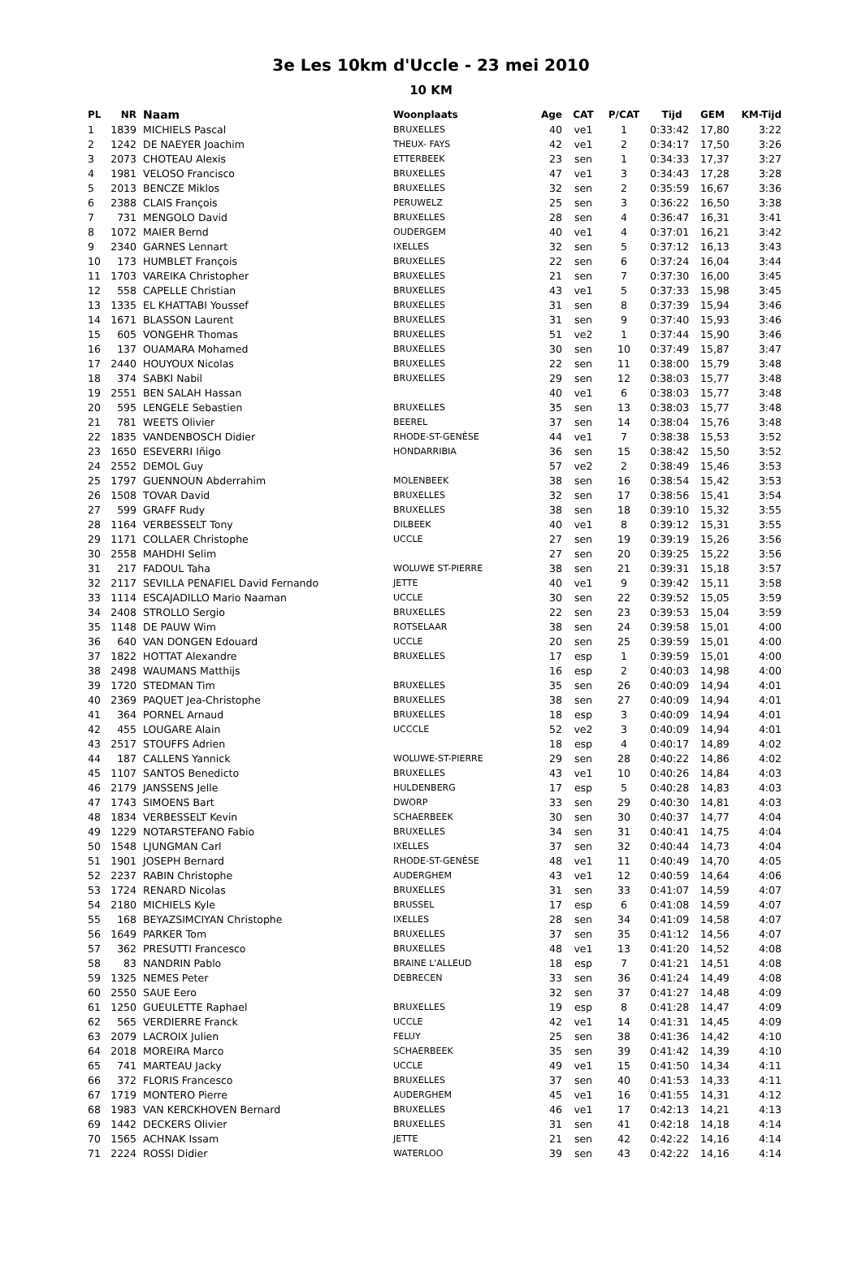3e Les 10km d'Uccle - 23 mei 2010
10 KM
| PL | NR | Naam | Woonplaats | Age | CAT | P/CAT | Tijd | GEM | KM-Tijd |
| --- | --- | --- | --- | --- | --- | --- | --- | --- | --- |
| 1 | 1839 | MICHIELS Pascal | BRUXELLES | 40 | ve1 | 1 | 0:33:42 | 17,80 | 3:22 |
| 2 | 1242 | DE NAEYER Joachim | THEUX- FAYS | 42 | ve1 | 2 | 0:34:17 | 17,50 | 3:26 |
| 3 | 2073 | CHOTEAU Alexis | ETTERBEEK | 23 | sen | 1 | 0:34:33 | 17,37 | 3:27 |
| 4 | 1981 | VELOSO Francisco | BRUXELLES | 47 | ve1 | 3 | 0:34:43 | 17,28 | 3:28 |
| 5 | 2013 | BENCZE Miklos | BRUXELLES | 32 | sen | 2 | 0:35:59 | 16,67 | 3:36 |
| 6 | 2388 | CLAIS François | PERUWELZ | 25 | sen | 3 | 0:36:22 | 16,50 | 3:38 |
| 7 | 731 | MENGOLO David | BRUXELLES | 28 | sen | 4 | 0:36:47 | 16,31 | 3:41 |
| 8 | 1072 | MAIER Bernd | OUDERGEM | 40 | ve1 | 4 | 0:37:01 | 16,21 | 3:42 |
| 9 | 2340 | GARNES Lennart | IXELLES | 32 | sen | 5 | 0:37:12 | 16,13 | 3:43 |
| 10 | 173 | HUMBLET François | BRUXELLES | 22 | sen | 6 | 0:37:24 | 16,04 | 3:44 |
| 11 | 1703 | VAREIKA Christopher | BRUXELLES | 21 | sen | 7 | 0:37:30 | 16,00 | 3:45 |
| 12 | 558 | CAPELLE Christian | BRUXELLES | 43 | ve1 | 5 | 0:37:33 | 15,98 | 3:45 |
| 13 | 1335 | EL KHATTABI Youssef | BRUXELLES | 31 | sen | 8 | 0:37:39 | 15,94 | 3:46 |
| 14 | 1671 | BLASSON Laurent | BRUXELLES | 31 | sen | 9 | 0:37:40 | 15,93 | 3:46 |
| 15 | 605 | VONGEHR Thomas | BRUXELLES | 51 | ve2 | 1 | 0:37:44 | 15,90 | 3:46 |
| 16 | 137 | OUAMARA Mohamed | BRUXELLES | 30 | sen | 10 | 0:37:49 | 15,87 | 3:47 |
| 17 | 2440 | HOUYOUX Nicolas | BRUXELLES | 22 | sen | 11 | 0:38:00 | 15,79 | 3:48 |
| 18 | 374 | SABKI Nabil | BRUXELLES | 29 | sen | 12 | 0:38:03 | 15,77 | 3:48 |
| 19 | 2551 | BEN SALAH Hassan | | 40 | ve1 | 6 | 0:38:03 | 15,77 | 3:48 |
| 20 | 595 | LENGELE Sebastien | BRUXELLES | 35 | sen | 13 | 0:38:03 | 15,77 | 3:48 |
| 21 | 781 | WEETS Olivier | BEEREL | 37 | sen | 14 | 0:38:04 | 15,76 | 3:48 |
| 22 | 1835 | VANDENBOSCH Didier | RHODE-ST-GENÈSE | 44 | ve1 | 7 | 0:38:38 | 15,53 | 3:52 |
| 23 | 1650 | ESEVERRI Iñigo | HONDARRIBIA | 36 | sen | 15 | 0:38:42 | 15,50 | 3:52 |
| 24 | 2552 | DEMOL Guy | | 57 | ve2 | 2 | 0:38:49 | 15,46 | 3:53 |
| 25 | 1797 | GUENNOUN Abderrahim | MOLENBEEK | 38 | sen | 16 | 0:38:54 | 15,42 | 3:53 |
| 26 | 1508 | TOVAR David | BRUXELLES | 32 | sen | 17 | 0:38:56 | 15,41 | 3:54 |
| 27 | 599 | GRAFF Rudy | BRUXELLES | 38 | sen | 18 | 0:39:10 | 15,32 | 3:55 |
| 28 | 1164 | VERBESSELT Tony | DILBEEK | 40 | ve1 | 8 | 0:39:12 | 15,31 | 3:55 |
| 29 | 1171 | COLLAER Christophe | UCCLE | 27 | sen | 19 | 0:39:19 | 15,26 | 3:56 |
| 30 | 2558 | MAHDHI Selim | | 27 | sen | 20 | 0:39:25 | 15,22 | 3:56 |
| 31 | 217 | FADOUL Taha | WOLUWE ST-PIERRE | 38 | sen | 21 | 0:39:31 | 15,18 | 3:57 |
| 32 | 2117 | SEVILLA PENAFIEL David Fernando | JETTE | 40 | ve1 | 9 | 0:39:42 | 15,11 | 3:58 |
| 33 | 1114 | ESCAJADILLO Mario Naaman | UCCLE | 30 | sen | 22 | 0:39:52 | 15,05 | 3:59 |
| 34 | 2408 | STROLLO Sergio | BRUXELLES | 22 | sen | 23 | 0:39:53 | 15,04 | 3:59 |
| 35 | 1148 | DE PAUW Wim | ROTSELAAR | 38 | sen | 24 | 0:39:58 | 15,01 | 4:00 |
| 36 | 640 | VAN DONGEN Edouard | UCCLE | 20 | sen | 25 | 0:39:59 | 15,01 | 4:00 |
| 37 | 1822 | HOTTAT Alexandre | BRUXELLES | 17 | esp | 1 | 0:39:59 | 15,01 | 4:00 |
| 38 | 2498 | WAUMANS Matthijs | | 16 | esp | 2 | 0:40:03 | 14,98 | 4:00 |
| 39 | 1720 | STEDMAN Tim | BRUXELLES | 35 | sen | 26 | 0:40:09 | 14,94 | 4:01 |
| 40 | 2369 | PAQUET Jea-Christophe | BRUXELLES | 38 | sen | 27 | 0:40:09 | 14,94 | 4:01 |
| 41 | 364 | PORNEL Arnaud | BRUXELLES | 18 | esp | 3 | 0:40:09 | 14,94 | 4:01 |
| 42 | 455 | LOUGARE Alain | UCCCLE | 52 | ve2 | 3 | 0:40:09 | 14,94 | 4:01 |
| 43 | 2517 | STOUFFS Adrien | | 18 | esp | 4 | 0:40:17 | 14,89 | 4:02 |
| 44 | 187 | CALLENS Yannick | WOLUWE-ST-PIERRE | 29 | sen | 28 | 0:40:22 | 14,86 | 4:02 |
| 45 | 1107 | SANTOS Benedicto | BRUXELLES | 43 | ve1 | 10 | 0:40:26 | 14,84 | 4:03 |
| 46 | 2179 | JANSSENS Jelle | HULDENBERG | 17 | esp | 5 | 0:40:28 | 14,83 | 4:03 |
| 47 | 1743 | SIMOENS Bart | DWORP | 33 | sen | 29 | 0:40:30 | 14,81 | 4:03 |
| 48 | 1834 | VERBESSELT Kevin | SCHAERBEEK | 30 | sen | 30 | 0:40:37 | 14,77 | 4:04 |
| 49 | 1229 | NOTARSTEFANO Fabio | BRUXELLES | 34 | sen | 31 | 0:40:41 | 14,75 | 4:04 |
| 50 | 1548 | LJUNGMAN Carl | IXELLES | 37 | sen | 32 | 0:40:44 | 14,73 | 4:04 |
| 51 | 1901 | JOSEPH Bernard | RHODE-ST-GENÈSE | 48 | ve1 | 11 | 0:40:49 | 14,70 | 4:05 |
| 52 | 2237 | RABIN Christophe | AUDERGHEM | 43 | ve1 | 12 | 0:40:59 | 14,64 | 4:06 |
| 53 | 1724 | RENARD Nicolas | BRUXELLES | 31 | sen | 33 | 0:41:07 | 14,59 | 4:07 |
| 54 | 2180 | MICHIELS Kyle | BRUSSEL | 17 | esp | 6 | 0:41:08 | 14,59 | 4:07 |
| 55 | 168 | BEYAZSIMCIYAN Christophe | IXELLES | 28 | sen | 34 | 0:41:09 | 14,58 | 4:07 |
| 56 | 1649 | PARKER Tom | BRUXELLES | 37 | sen | 35 | 0:41:12 | 14,56 | 4:07 |
| 57 | 362 | PRESUTTI Francesco | BRUXELLES | 48 | ve1 | 13 | 0:41:20 | 14,52 | 4:08 |
| 58 | 83 | NANDRIN Pablo | BRAINE L'ALLEUD | 18 | esp | 7 | 0:41:21 | 14,51 | 4:08 |
| 59 | 1325 | NEMES Peter | DEBRECEN | 33 | sen | 36 | 0:41:24 | 14,49 | 4:08 |
| 60 | 2550 | SAUE Eero | | 32 | sen | 37 | 0:41:27 | 14,48 | 4:09 |
| 61 | 1250 | GUEULETTE Raphael | BRUXELLES | 19 | esp | 8 | 0:41:28 | 14,47 | 4:09 |
| 62 | 565 | VERDIERRE Franck | UCCLE | 42 | ve1 | 14 | 0:41:31 | 14,45 | 4:09 |
| 63 | 2079 | LACROIX Julien | FELUY | 25 | sen | 38 | 0:41:36 | 14,42 | 4:10 |
| 64 | 2018 | MOREIRA Marco | SCHAERBEEK | 35 | sen | 39 | 0:41:42 | 14,39 | 4:10 |
| 65 | 741 | MARTEAU Jacky | UCCLE | 49 | ve1 | 15 | 0:41:50 | 14,34 | 4:11 |
| 66 | 372 | FLORIS Francesco | BRUXELLES | 37 | sen | 40 | 0:41:53 | 14,33 | 4:11 |
| 67 | 1719 | MONTERO Pierre | AUDERGHEM | 45 | ve1 | 16 | 0:41:55 | 14,31 | 4:12 |
| 68 | 1983 | VAN KERCKHOVEN Bernard | BRUXELLES | 46 | ve1 | 17 | 0:42:13 | 14,21 | 4:13 |
| 69 | 1442 | DECKERS Olivier | BRUXELLES | 31 | sen | 41 | 0:42:18 | 14,18 | 4:14 |
| 70 | 1565 | ACHNAK Issam | JETTE | 21 | sen | 42 | 0:42:22 | 14,16 | 4:14 |
| 71 | 2224 | ROSSI Didier | WATERLOO | 39 | sen | 43 | 0:42:22 | 14,16 | 4:14 |